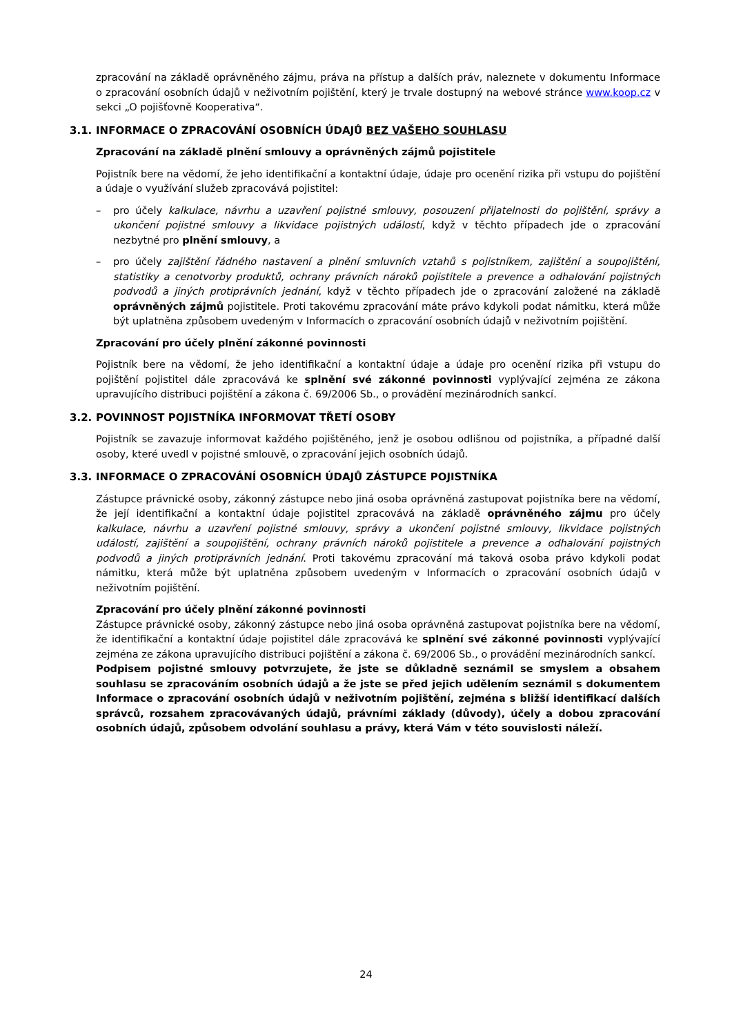zpracování na základě oprávněného zájmu, práva na přístup a dalších práv, naleznete v dokumentu Informace o zpracování osobních údajů v neživotním pojištění, který je trvale dostupný na webové stránce www.koop.cz v sekci „O pojišťovně Kooperativa“.
3.1. INFORMACE O ZPRACOVÁNÍ OSOBNÍCH ÚDAJŮ BEZ VAŠEHO SOUHLASU
Zpracování na základě plnění smlouvy a oprávněných zájmů pojistitele
Pojistník bere na vědomí, že jeho identifikační a kontaktní údaje, údaje pro ocenění rizika při vstupu do pojištění a údaje o využívání služeb zpracovává pojistitel:
– pro účely kalkulace, návrhu a uzavření pojistné smlouvy, posouzení přijatelnosti do pojištění, správy a ukončení pojistné smlouvy a likvidace pojistných událostí, když v těchto případech jde o zpracování nezbytné pro plnění smlouvy, a
– pro účely zajištění řádného nastavení a plnění smluvních vztahů s pojistníkem, zajištění a soupojištění, statistiky a cenotvorby produktů, ochrany právních nároků pojistitele a prevence a odhalování pojistných podvodů a jiných protiprávních jednání, když v těchto případech jde o zpracování založené na základě oprávněných zájmů pojistitele. Proti takovému zpracování máte právo kdykoli podat námitku, která může být uplatněna způsobem uvedeným v Informacích o zpracování osobních údajů v neživotním pojištění.
Zpracování pro účely plnění zákonné povinnosti
Pojistník bere na vědomí, že jeho identifikační a kontaktní údaje a údaje pro ocenění rizika při vstupu do pojištění pojistitel dále zpracovává ke splnění své zákonné povinnosti vyplývající zejména ze zákona upravujícího distribuci pojištění a zákona č. 69/2006 Sb., o provádění mezinárodních sankcí.
3.2. POVINNOST POJISTNÍKA INFORMOVAT TŘETÍ OSOBY
Pojistník se zavazuje informovat každého pojištěného, jenž je osobou odlišnou od pojistníka, a případné další osoby, které uvedl v pojistné smlouvě, o zpracování jejich osobních údajů.
3.3. INFORMACE O ZPRACOVÁNÍ OSOBNÍCH ÚDAJŮ ZÁSTUPCE POJISTNÍKA
Zástupce právnické osoby, zákonný zástupce nebo jiná osoba oprávněná zastupovat pojistníka bere na vědomí, že její identifikační a kontaktní údaje pojistitel zpracovává na základě oprávněného zájmu pro účely kalkulace, návrhu a uzavření pojistné smlouvy, správy a ukončení pojistné smlouvy, likvidace pojistných událostí, zajištění a soupojištění, ochrany právních nároků pojistitele a prevence a odhalování pojistných podvodů a jiných protiprávních jednání. Proti takovému zpracování má taková osoba právo kdykoli podat námitku, která může být uplatněna způsobem uvedeným v Informacích o zpracování osobních údajů v neživotním pojištění.
Zpracování pro účely plnění zákonné povinnosti
Zástupce právnické osoby, zákonný zástupce nebo jiná osoba oprávněná zastupovat pojistníka bere na vědomí, že identifikační a kontaktní údaje pojistitel dále zpracovává ke splnění své zákonné povinnosti vyplývající zejména ze zákona upravujícího distribuci pojištění a zákona č. 69/2006 Sb., o provádění mezinárodních sankcí.
Podpisem pojistné smlouvy potvrzujete, že jste se důkladně seznámil se smyslem a obsahem souhlasu se zpracováním osobních údajů a že jste se před jejich udělením seznámil s dokumentem Informace o zpracování osobních údajů v neživotním pojištění, zejména s bližší identifikací dalších správců, rozsahem zpracovávaných údajů, právními základy (důvody), účely a dobou zpracování osobních údajů, způsobem odvolání souhlasu a právy, která Vám v této souvislosti náleží.
24